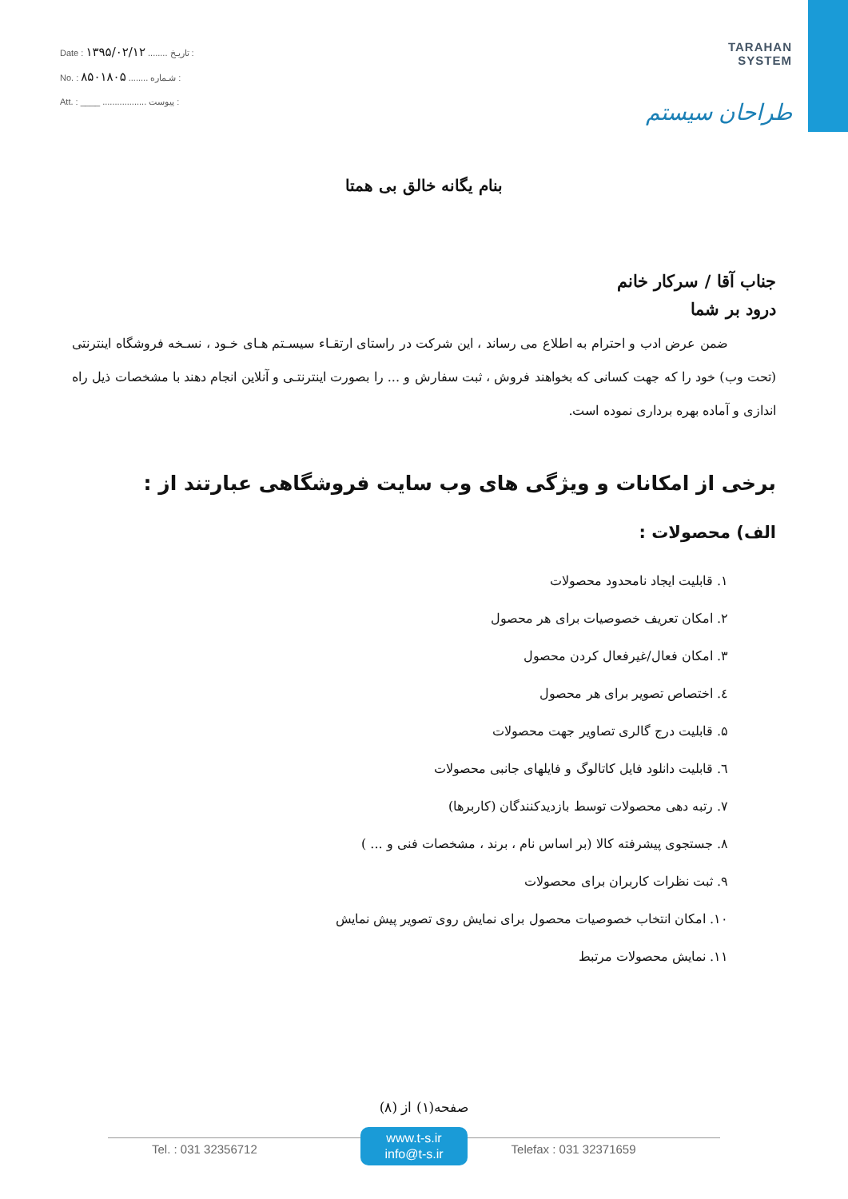Date : ۱۳۹۵/۰۲/۱۲ ........ تاریـخ :
No. : ۸۵۰۱۸۰۵ ........ شـماره :
Att. : ____ .................. پیوست :
TARAHAN
SYSTEM
طراحان سیستم
بنام یگانه خالق بی همتا
جناب آقا / سرکار خانم
درود بر شما
ضمن عرض ادب و احترام به اطلاع می رساند ، این شرکت در راستای ارتقـاء سیسـتم هـای خـود ، نسـخه فروشگاه اینترنتی (تحت وب) خود را که جهت کسانی که بخواهند فروش ، ثبت سفارش و ... را بصورت اینترنتـی و آنلاین انجام دهند با مشخصات ذیل راه اندازی و آماده بهره برداری نموده است.
برخی از امکانات و ویژگی های وب سایت فروشگاهی عبارتند از :
الف) محصولات :
۱. قابلیت ایجاد نامحدود محصولات
۲. امکان تعریف خصوصیات برای هر محصول
۳. امکان فعال/غیرفعال کردن محصول
٤. اختصاص تصویر برای هر محصول
۵. قابلیت درج گالری تصاویر جهت محصولات
٦. قابلیت دانلود فایل کاتالوگ و فایلهای جانبی محصولات
۷. رتبه دهی محصولات توسط بازدیدکنندگان (کاربرها)
۸. جستجوی پیشرفته کالا (بر اساس نام ، برند ، مشخصات فنی و ... )
۹. ثبت نظرات کاربران برای محصولات
۱۰. امکان انتخاب خصوصیات محصول برای نمایش روی تصویر پیش نمایش
۱۱. نمایش محصولات مرتبط
صفحه(۱) از (۸)
Tel. : 031 32356712
www.t-s.ir
info@t-s.ir
Telefax : 031 32371659